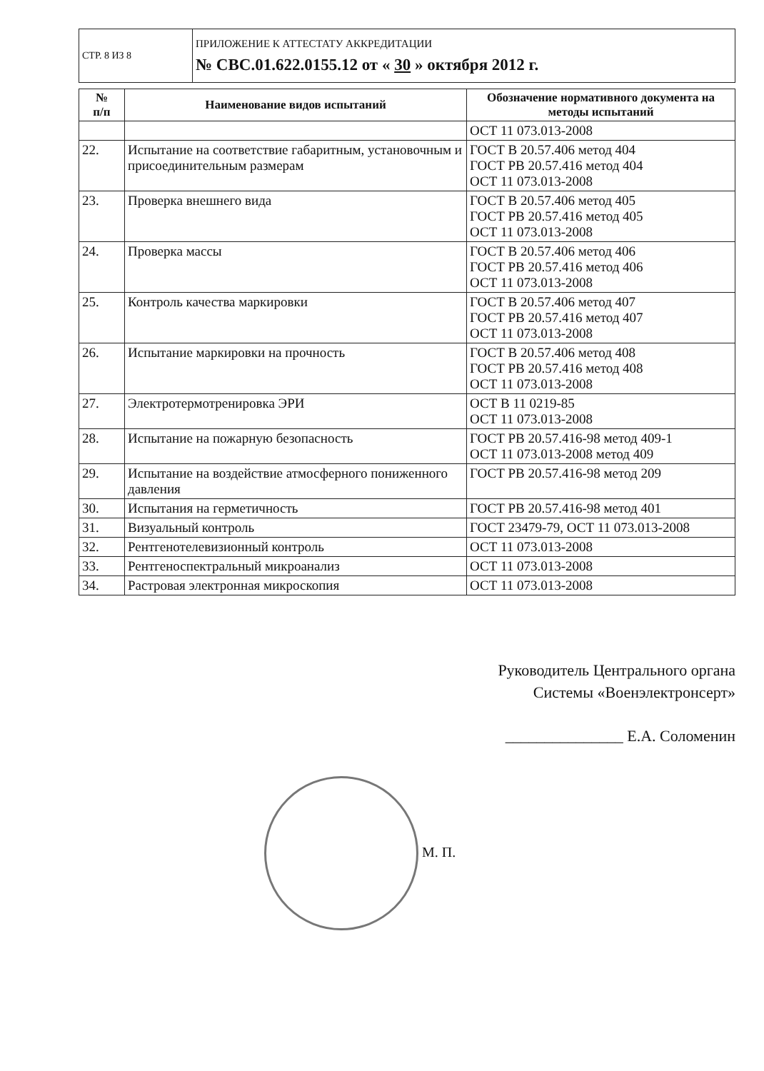| СТР. 8 ИЗ 8 | ПРИЛОЖЕНИЕ К АТТЕСТАТУ АККРЕДИТАЦИИ № СВС.01.622.0155.12 от « 30 » октября 2012 г. |
| № п/п | Наименование видов испытаний | Обозначение нормативного документа на методы испытаний |
| --- | --- | --- |
| | | ОСТ 11 073.013-2008 |
| 22. | Испытание на соответствие габаритным, установочным и присоединительным размерам | ГОСТ В 20.57.406 метод 404 ГОСТ РВ 20.57.416 метод 404 ОСТ 11 073.013-2008 |
| 23. | Проверка внешнего вида | ГОСТ В 20.57.406 метод 405 ГОСТ РВ 20.57.416 метод 405 ОСТ 11 073.013-2008 |
| 24. | Проверка массы | ГОСТ В 20.57.406 метод 406 ГОСТ РВ 20.57.416 метод 406 ОСТ 11 073.013-2008 |
| 25. | Контроль качества маркировки | ГОСТ В 20.57.406 метод 407 ГОСТ РВ 20.57.416 метод 407 ОСТ 11 073.013-2008 |
| 26. | Испытание маркировки на прочность | ГОСТ В 20.57.406 метод 408 ГОСТ РВ 20.57.416 метод 408 ОСТ 11 073.013-2008 |
| 27. | Электротермотренировка ЭРИ | ОСТ В 11 0219-85 ОСТ 11 073.013-2008 |
| 28. | Испытание на пожарную безопасность | ГОСТ РВ 20.57.416-98 метод 409-1 ОСТ 11 073.013-2008 метод 409 |
| 29. | Испытание на воздействие атмосферного пониженного давления | ГОСТ РВ 20.57.416-98 метод 209 |
| 30. | Испытания на герметичность | ГОСТ РВ 20.57.416-98 метод 401 |
| 31. | Визуальный контроль | ГОСТ 23479-79, ОСТ 11 073.013-2008 |
| 32. | Рентгенотелевизионный контроль | ОСТ 11 073.013-2008 |
| 33. | Рентгеноспектральный микроанализ | ОСТ 11 073.013-2008 |
| 34. | Растровая электронная микроскопия | ОСТ 11 073.013-2008 |
Руководитель Центрального органа
Системы «Военэлектронсерт»
_______________ Е.А. Соломенин
М. П.